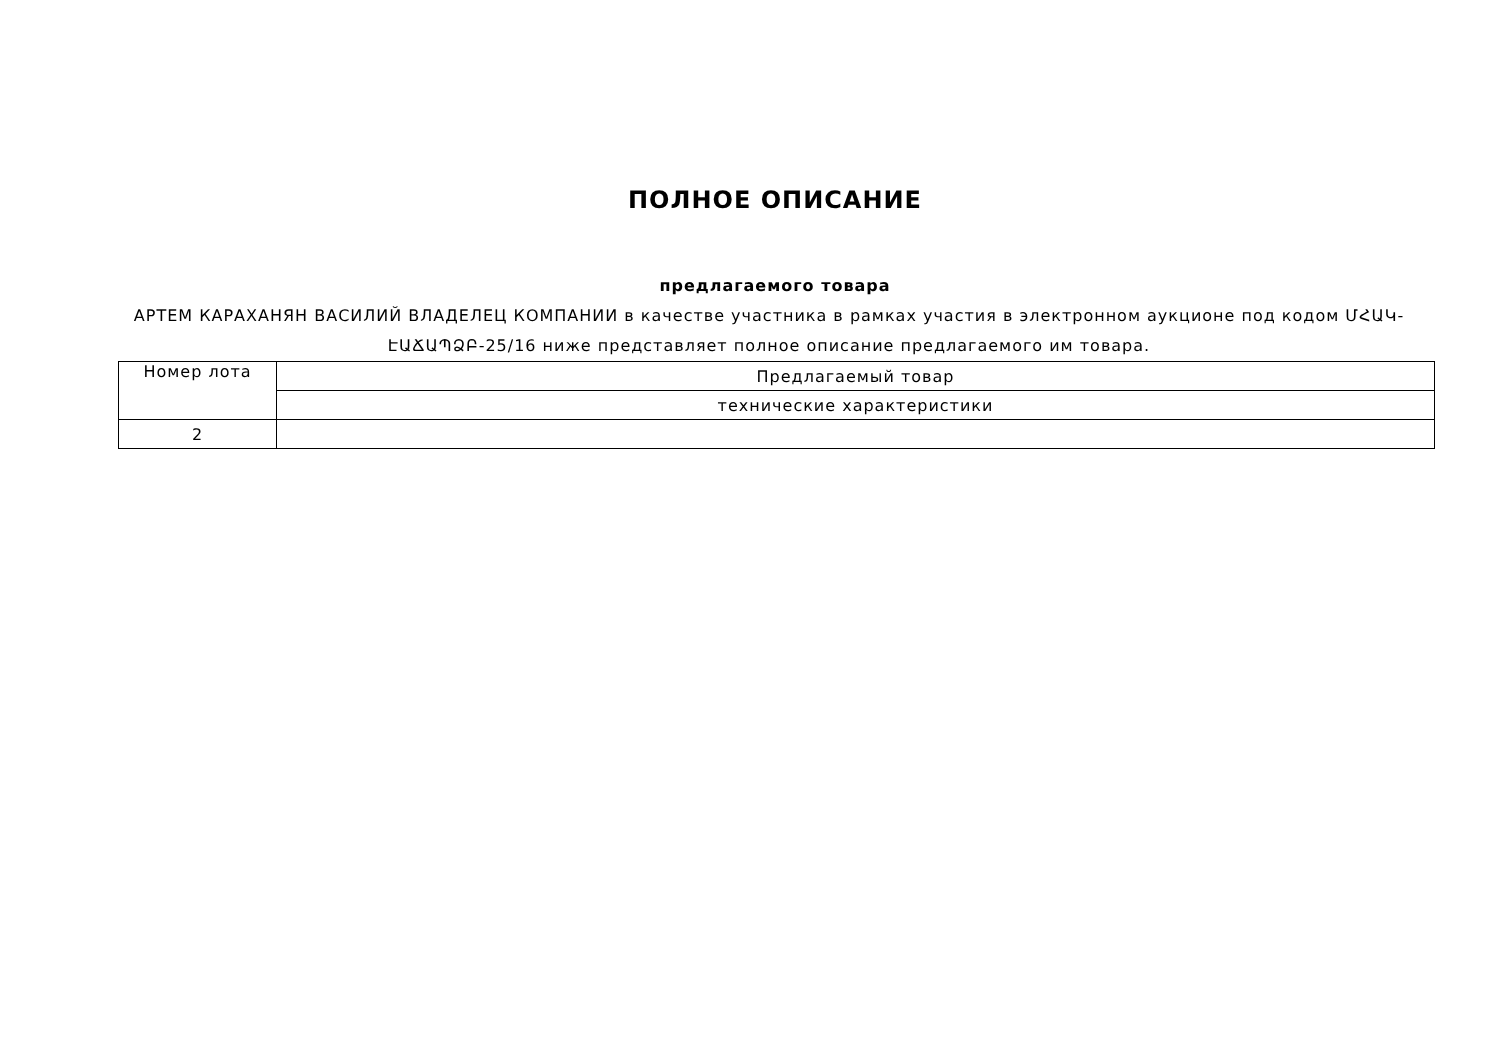ПОЛНОЕ ОПИСАНИЕ
предлагаемого товара
АРТЕМ КАРАХАНЯН ВАСИЛИЙ ВЛАДЕЛЕЦ КОМПАНИИ в качестве участника в рамках участия в электронном аукционе под кодом ՄՀԱԿ-ԷԱՃԱՊՁԲ-25/16 ниже представляет полное описание предлагаемого им товара.
| Номер лота | Предлагаемый товар |
| --- | --- |
| | технические характеристики |
| 2 | |